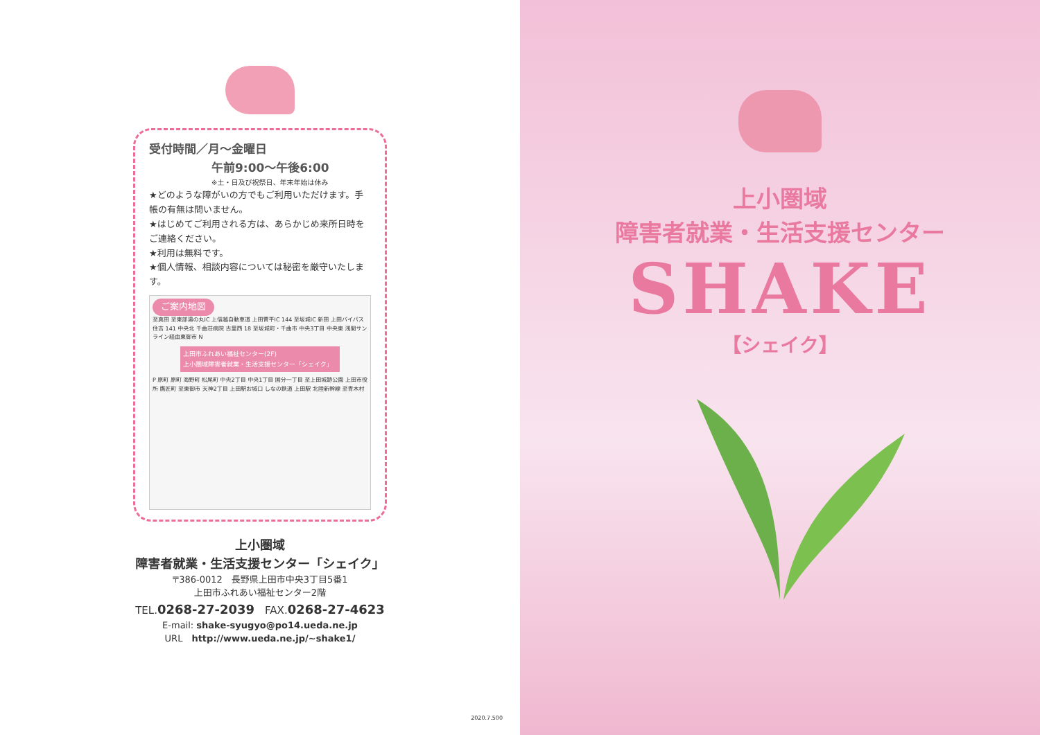受付時間／月～金曜日
午前9:00～午後6:00
※土・日及び祝祭日、年末年始は休み
★どのような障がいの方でもご利用いただけます。手帳の有無は問いません。
★はじめてご利用される方は、あらかじめ来所日時をご連絡ください。
★利用は無料です。
★個人情報、相談内容については秘密を厳守いたします。
ご案内地図
至真田 至東部湯の丸IC 上信越自動車道 上田菅平IC 144 至坂城IC 新田 上田バイパス 住吉 141 中央北 千曲荘病院 古里西 18 至坂城町・千曲市 中央3丁目 中央東 浅間サンライン経由東御市 N
上田市ふれあい福祉センター(2F)
上小圏域障害者就業・生活支援センター「シェイク」
P 原町 原町 海野町 松尾町 中央2丁目 中央1丁目 国分一丁目 至上田城跡公園 上田市役所 鷹匠町 至東御市 天神2丁目 上田駅お城口 しなの鉄道 上田駅 北陸新幹線 至青木村
上小圏域
障害者就業・生活支援センター「シェイク」
〒386-0012　長野県上田市中央3丁目5番1
上田市ふれあい福祉センター2階
TEL.0268-27-2039　FAX.0268-27-4623
E-mail: shake-syugyo@po14.ueda.ne.jp
URL　http://www.ueda.ne.jp/~shake1/
2020.7.500
上小圏域
障害者就業・生活支援センター
SHAKE
【シェイク】